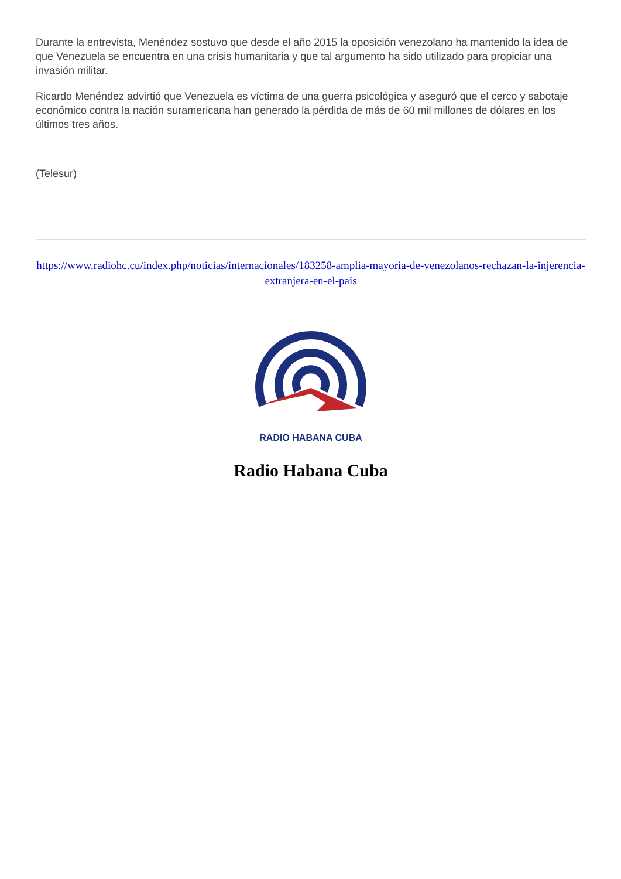Durante la entrevista, Menéndez sostuvo que desde el año 2015 la oposición venezolano ha mantenido la idea de que Venezuela se encuentra en una crisis humanitaria y que tal argumento ha sido utilizado para propiciar una invasión militar.
Ricardo Menéndez advirtió que Venezuela es víctima de una guerra psicológica y aseguró que el cerco y sabotaje económico contra la nación suramericana han generado la pérdida de más de 60 mil millones de dólares en los últimos tres años.
(Telesur)
https://www.radiohc.cu/index.php/noticias/internacionales/183258-amplia-mayoria-de-venezolanos-rechazan-la-injerencia-extranjera-en-el-pais
RADIO HABANA CUBA
Radio Habana Cuba